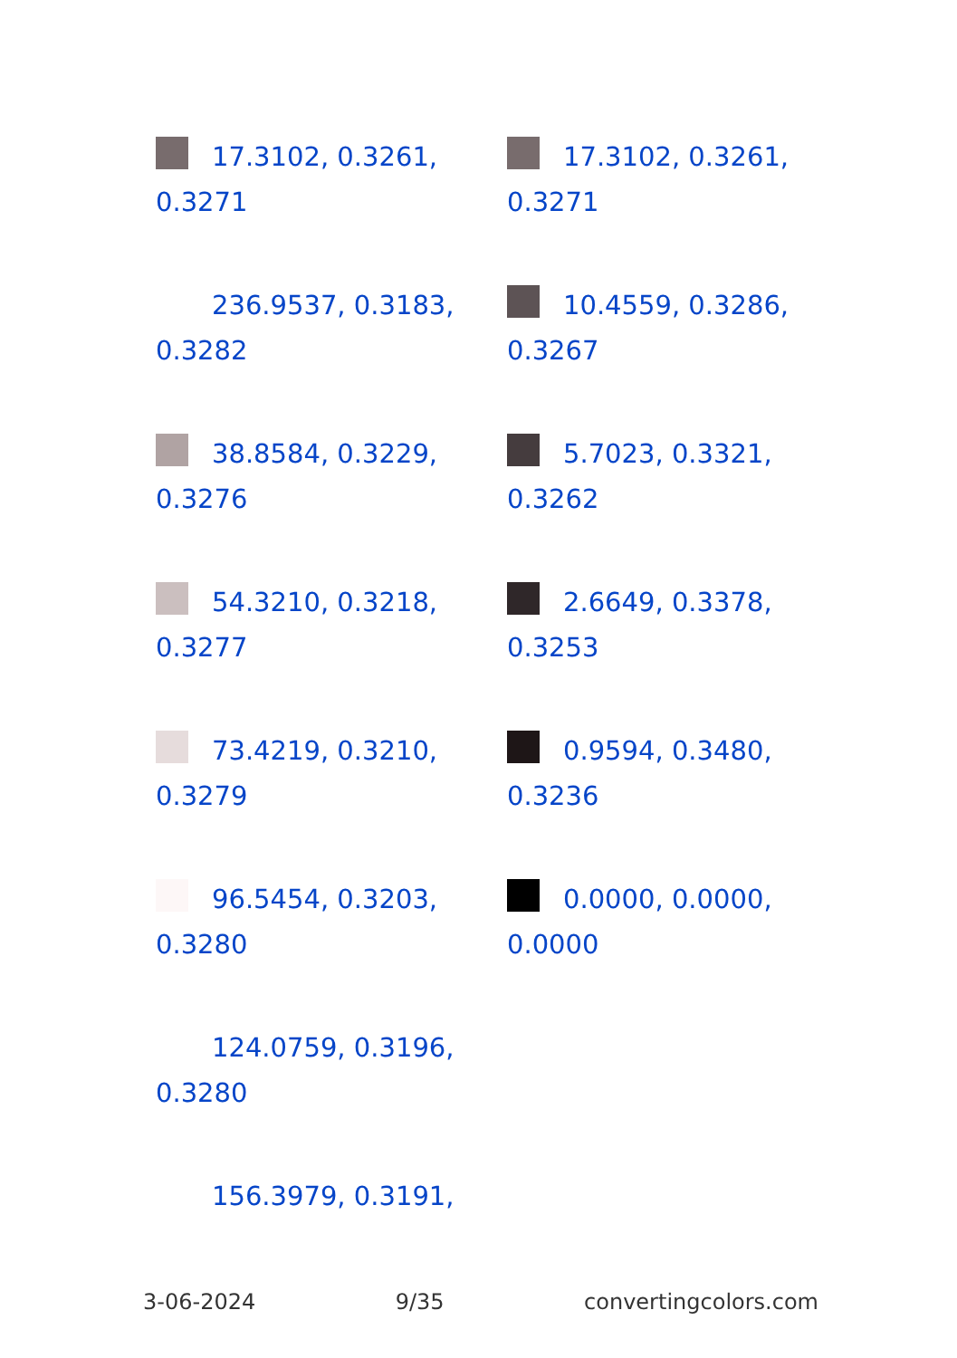17.3102, 0.3261,
0.3271
17.3102, 0.3261,
0.3271
236.9537, 0.3183,
0.3282
10.4559, 0.3286,
0.3267
38.8584, 0.3229,
0.3276
5.7023, 0.3321,
0.3262
54.3210, 0.3218,
0.3277
2.6649, 0.3378,
0.3253
73.4219, 0.3210,
0.3279
0.9594, 0.3480,
0.3236
96.5454, 0.3203,
0.3280
0.0000, 0.0000,
0.0000
124.0759, 0.3196,
0.3280
156.3979, 0.3191,
3-06-2024 9/35 convertingcolors.com